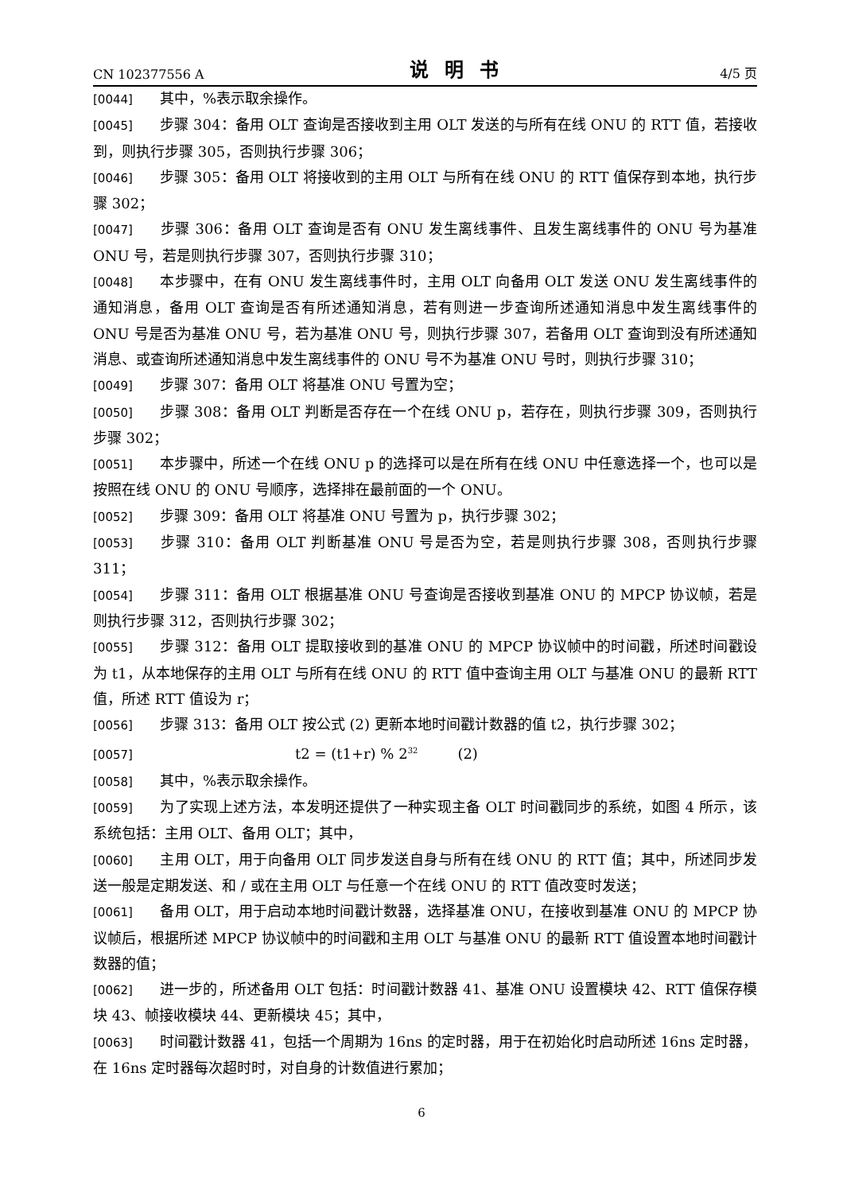CN 102377556 A 说明书 4/5 页
[0044] 其中，%表示取余操作。
[0045] 步骤 304：备用 OLT 查询是否接收到主用 OLT 发送的与所有在线 ONU 的 RTT 值，若接收到，则执行步骤 305，否则执行步骤 306；
[0046] 步骤 305：备用 OLT 将接收到的主用 OLT 与所有在线 ONU 的 RTT 值保存到本地，执行步骤 302；
[0047] 步骤 306：备用 OLT 查询是否有 ONU 发生离线事件、且发生离线事件的 ONU 号为基准 ONU 号，若是则执行步骤 307，否则执行步骤 310；
[0048] 本步骤中，在有 ONU 发生离线事件时，主用 OLT 向备用 OLT 发送 ONU 发生离线事件的通知消息，备用 OLT 查询是否有所述通知消息，若有则进一步查询所述通知消息中发生离线事件的 ONU 号是否为基准 ONU 号，若为基准 ONU 号，则执行步骤 307，若备用 OLT 查询到没有所述通知消息、或查询所述通知消息中发生离线事件的 ONU 号不为基准 ONU 号时，则执行步骤 310；
[0049] 步骤 307：备用 OLT 将基准 ONU 号置为空；
[0050] 步骤 308：备用 OLT 判断是否存在一个在线 ONU p，若存在，则执行步骤 309，否则执行步骤 302；
[0051] 本步骤中，所述一个在线 ONU p 的选择可以是在所有在线 ONU 中任意选择一个，也可以是按照在线 ONU 的 ONU 号顺序，选择排在最前面的一个 ONU。
[0052] 步骤 309：备用 OLT 将基准 ONU 号置为 p，执行步骤 302；
[0053] 步骤 310：备用 OLT 判断基准 ONU 号是否为空，若是则执行步骤 308，否则执行步骤 311；
[0054] 步骤 311：备用 OLT 根据基准 ONU 号查询是否接收到基准 ONU 的 MPCP 协议帧，若是则执行步骤 312，否则执行步骤 302；
[0055] 步骤 312：备用 OLT 提取接收到的基准 ONU 的 MPCP 协议帧中的时间戳，所述时间戳设为 t1，从本地保存的主用 OLT 与所有在线 ONU 的 RTT 值中查询主用 OLT 与基准 ONU 的最新 RTT 值，所述 RTT 值设为 r；
[0056] 步骤 313：备用 OLT 按公式 (2) 更新本地时间戳计数器的值 t2，执行步骤 302；
[0057] t2 = (t1+r) % 2<sup>32</sup> (2)
[0058] 其中，%表示取余操作。
[0059] 为了实现上述方法，本发明还提供了一种实现主备 OLT 时间戳同步的系统，如图 4 所示，该系统包括：主用 OLT、备用 OLT；其中，
[0060] 主用 OLT，用于向备用 OLT 同步发送自身与所有在线 ONU 的 RTT 值；其中，所述同步发送一般是定期发送、和 / 或在主用 OLT 与任意一个在线 ONU 的 RTT 值改变时发送；
[0061] 备用 OLT，用于启动本地时间戳计数器，选择基准 ONU，在接收到基准 ONU 的 MPCP 协议帧后，根据所述 MPCP 协议帧中的时间戳和主用 OLT 与基准 ONU 的最新 RTT 值设置本地时间戳计数器的值；
[0062] 进一步的，所述备用 OLT 包括：时间戳计数器 41、基准 ONU 设置模块 42、RTT 值保存模块 43、帧接收模块 44、更新模块 45；其中，
[0063] 时间戳计数器 41，包括一个周期为 16ns 的定时器，用于在初始化时启动所述 16ns 定时器，在 16ns 定时器每次超时时，对自身的计数值进行累加；
6